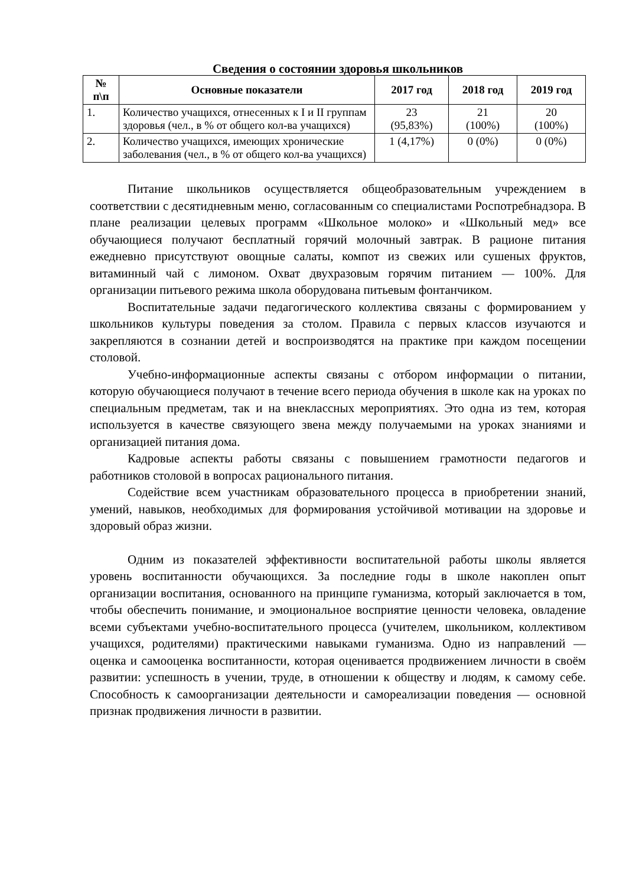Сведения о состоянии здоровья школьников
| № п\п | Основные показатели | 2017 год | 2018 год | 2019 год |
| --- | --- | --- | --- | --- |
| 1. | Количество учащихся, отнесенных к I и II группам здоровья (чел., в % от общего кол-ва учащихся) | 23 (95,83%) | 21 (100%) | 20 (100%) |
| 2. | Количество учащихся, имеющих хронические заболевания (чел., в % от общего кол-ва учащихся) | 1 (4,17%) | 0 (0%) | 0 (0%) |
Питание школьников осуществляется общеобразовательным учреждением в соответствии с десятидневным меню, согласованным со специалистами Роспотребнадзора. В плане реализации целевых программ «Школьное молоко» и «Школьный мед» все обучающиеся получают бесплатный горячий молочный завтрак. В рационе питания ежедневно присутствуют овощные салаты, компот из свежих или сушеных фруктов, витаминный чай с лимоном. Охват двухразовым горячим питанием — 100%. Для организации питьевого режима школа оборудована питьевым фонтанчиком.
Воспитательные задачи педагогического коллектива связаны с формированием у школьников культуры поведения за столом. Правила с первых классов изучаются и закрепляются в сознании детей и воспроизводятся на практике при каждом посещении столовой.
Учебно-информационные аспекты связаны с отбором информации о питании, которую обучающиеся получают в течение всего периода обучения в школе как на уроках по специальным предметам, так и на внеклассных мероприятиях. Это одна из тем, которая используется в качестве связующего звена между получаемыми на уроках знаниями и организацией питания дома.
Кадровые аспекты работы связаны с повышением грамотности педагогов и работников столовой в вопросах рационального питания.
Содействие всем участникам образовательного процесса в приобретении знаний, умений, навыков, необходимых для формирования устойчивой мотивации на здоровье и здоровый образ жизни.
Одним из показателей эффективности воспитательной работы школы является уровень воспитанности обучающихся. За последние годы в школе накоплен опыт организации воспитания, основанного на принципе гуманизма, который заключается в том, чтобы обеспечить понимание, и эмоциональное восприятие ценности человека, овладение всеми субъектами учебно-воспитательного процесса (учителем, школьником, коллективом учащихся, родителями) практическими навыками гуманизма. Одно из направлений — оценка и самооценка воспитанности, которая оценивается продвижением личности в своём развитии: успешность в учении, труде, в отношении к обществу и людям, к самому себе. Способность к самоорганизации деятельности и самореализации поведения — основной признак продвижения личности в развитии.